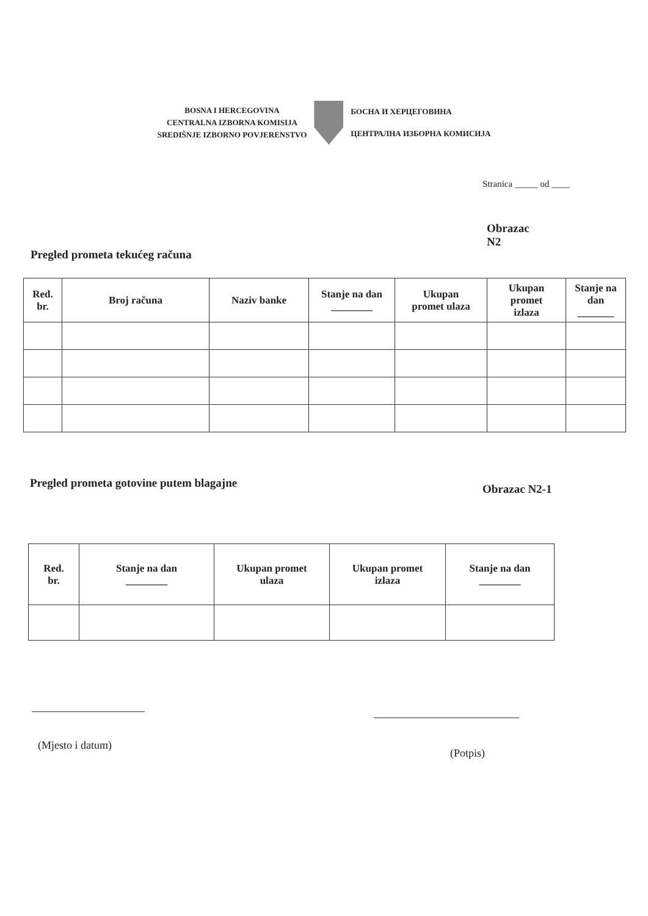BOSNA I HERCEGOVINA
CENTRALNA IZBORNA KOMISIJA
SREDIŠNJE IZBORNO POVJERENSTVO
БОСНА И ХЕРЦЕГОВИНА
ЦЕНТРАЛНА ИЗБОРНА КОМИСИЈА
Stranica _____ od ____
Obrazac
N2
Pregled prometa tekućeg računa
| Red. br. | Broj računa | Naziv banke | Stanje na dan ________ | Ukupan promet ulaza | Ukupan promet izlaza | Stanje na dan _______ |
| --- | --- | --- | --- | --- | --- | --- |
Pregled prometa gotovine putem blagajne
Obrazac N2-1
| Red. br. | Stanje na dan ________ | Ukupan promet ulaza | Ukupan promet izlaza | Stanje na dan ________ |
| --- | --- | --- | --- | --- |
(Mjesto i datum)
(Potpis)